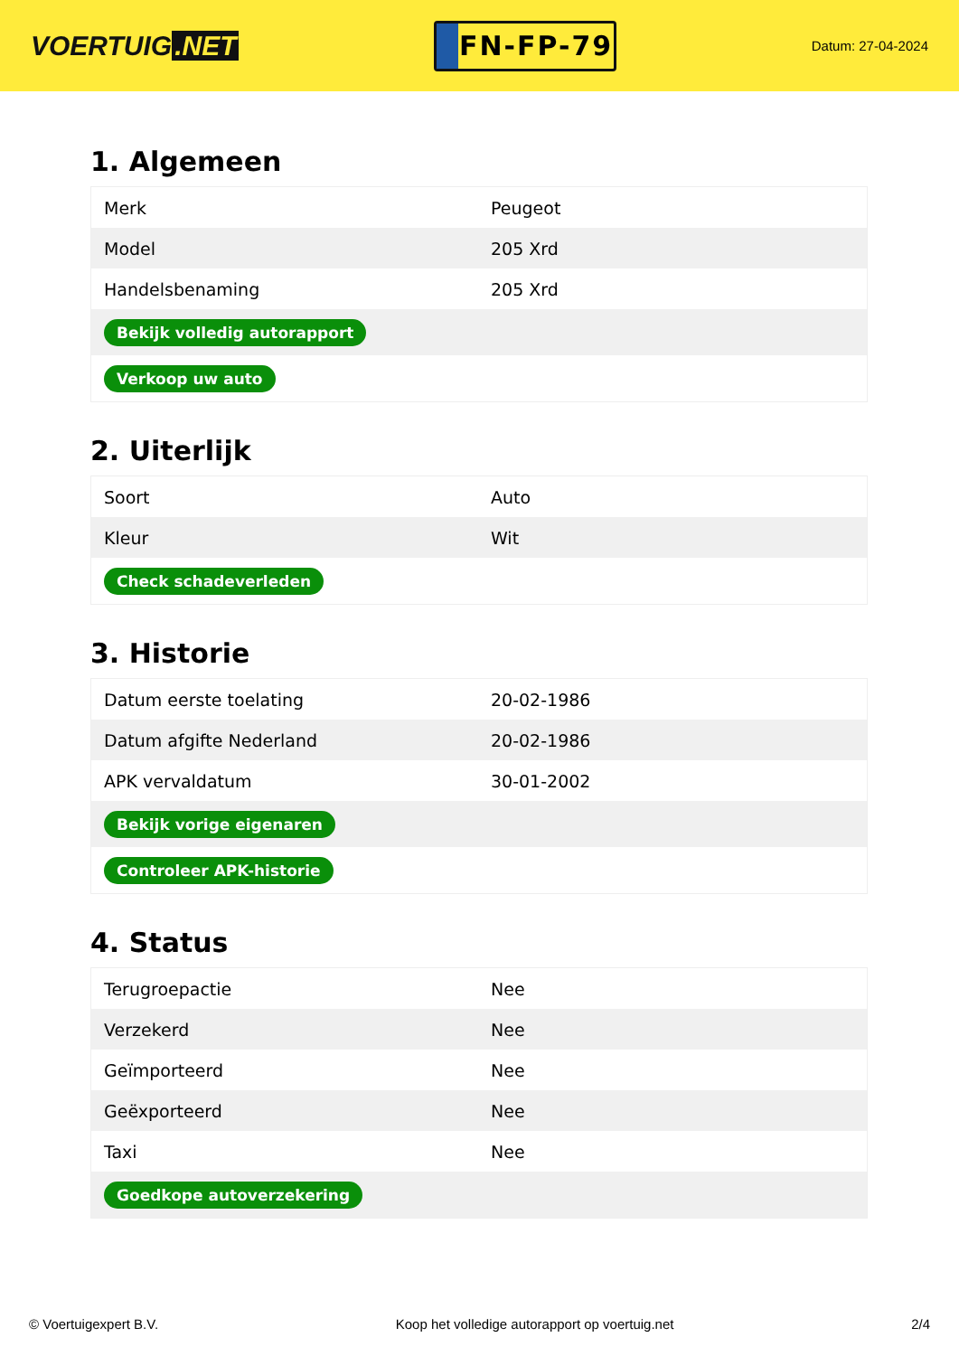VOERTUIG.NET
FN-FP-79
Datum: 27-04-2024
1. Algemeen
| Merk | Peugeot |
| Model | 205 Xrd |
| Handelsbenaming | 205 Xrd |
| Bekijk volledig autorapport | |
| Verkoop uw auto | |
2. Uiterlijk
| Soort | Auto |
| Kleur | Wit |
| Check schadeverleden | |
3. Historie
| Datum eerste toelating | 20-02-1986 |
| Datum afgifte Nederland | 20-02-1986 |
| APK vervaldatum | 30-01-2002 |
| Bekijk vorige eigenaren | |
| Controleer APK-historie | |
4. Status
| Terugroepactie | Nee |
| Verzekerd | Nee |
| Geïmporteerd | Nee |
| Geëxporteerd | Nee |
| Taxi | Nee |
| Goedkope autoverzekering | |
© Voertuigexpert B.V. Koop het volledige autorapport op voertuig.net 2/4